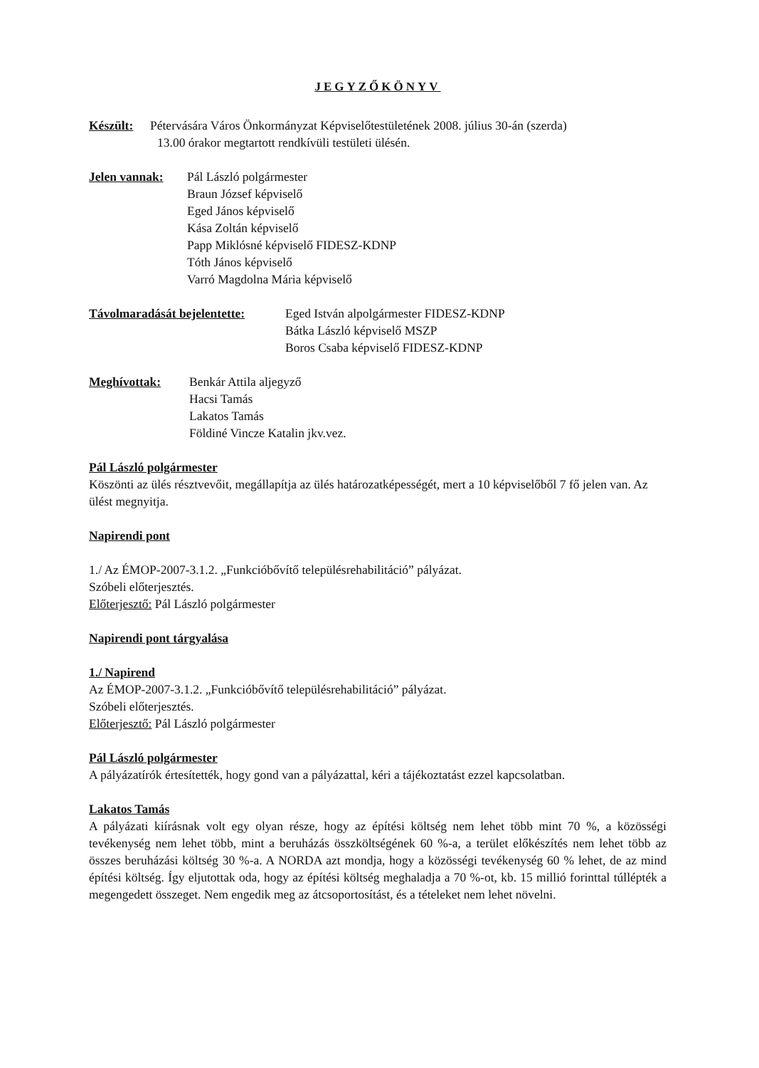JEGYZŐKÖNYV
Készült: Pétervására Város Önkormányzat Képviselőtestületének 2008. július 30-án (szerda)
13.00 órakor megtartott rendkívüli testületi ülésén.
Jelen vannak: Pál László polgármester
Braun József képviselő
Eged János képviselő
Kása Zoltán képviselő
Papp Miklósné képviselő FIDESZ-KDNP
Tóth János képviselő
Varró Magdolna Mária képviselő
Távolmaradását bejelentette: Eged István alpolgármester FIDESZ-KDNP
Bátka László képviselő MSZP
Boros Csaba képviselő FIDESZ-KDNP
Meghívottak: Benkár Attila aljegyző
Hacsi Tamás
Lakatos Tamás
Földiné Vincze Katalin jkv.vez.
Pál László polgármester
Köszönti az ülés résztvevőit, megállapítja az ülés határozatképességét, mert a 10 képviselőből 7 fő jelen van. Az ülést megnyitja.
Napirendi pont
1./ Az ÉMOP-2007-3.1.2. „Funkcióbővítő településrehabilitáció” pályázat.
Szóbeli előterjesztés.
Előterjesztő: Pál László polgármester
Napirendi pont tárgyalása
1./ Napirend
Az ÉMOP-2007-3.1.2. „Funkcióbővítő településrehabilitáció” pályázat.
Szóbeli előterjesztés.
Előterjesztő: Pál László polgármester
Pál László polgármester
A pályázatírók értesítették, hogy gond van a pályázattal, kéri a tájékoztatást ezzel kapcsolatban.
Lakatos Tamás
A pályázati kiírásnak volt egy olyan része, hogy az építési költség nem lehet több mint 70 %, a közösségi tevékenység nem lehet több, mint a beruházás összköltségének 60 %-a, a terület előkészítés nem lehet több az összes beruházási költség 30 %-a. A NORDA azt mondja, hogy a közösségi tevékenység 60 % lehet, de az mind építési költség. Így eljutottak oda, hogy az építési költség meghaladja a 70 %-ot, kb. 15 millió forinttal túllépték a megengedett összeget. Nem engedik meg az átcsoportosítást, és a tételeket nem lehet növelni.